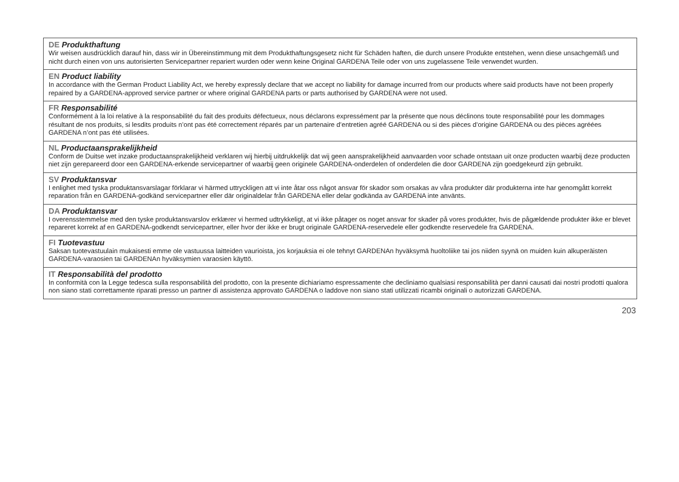DE Produkthaftung
Wir weisen ausdrücklich darauf hin, dass wir in Übereinstimmung mit dem Produkthaftungsgesetz nicht für Schäden haften, die durch unsere Produkte entstehen, wenn diese unsachgemäß und nicht durch einen von uns autorisierten Servicepartner repariert wurden oder wenn keine Original GARDENA Teile oder von uns zugelassene Teile verwendet wurden.
EN Product liability
In accordance with the German Product Liability Act, we hereby expressly declare that we accept no liability for damage incurred from our products where said products have not been properly repaired by a GARDENA-approved service partner or where original GARDENA parts or parts authorised by GARDENA were not used.
FR Responsabilité
Conformément à la loi relative à la responsabilité du fait des produits défectueux, nous déclarons expressément par la présente que nous déclinons toute responsabilité pour les dommages résultant de nos produits, si lesdits produits n’ont pas été correctement réparés par un partenaire d’entretien agréé GARDENA ou si des pièces d’origine GARDENA ou des pièces agréées GARDENA n’ont pas été utilisées.
NL Productaansprakelijkheid
Conform de Duitse wet inzake productaansprakelijkheid verklaren wij hierbij uitdrukkelijk dat wij geen aansprakelijkheid aanvaarden voor schade ontstaan uit onze producten waarbij deze producten niet zijn gerepareerd door een GARDENA-erkende servicepartner of waarbij geen originele GARDENA-onderdelen of onderdelen die door GARDENA zijn goedgekeurd zijn gebruikt.
SV Produktansvar
I enlighet med tyska produktansvarslagar förklarar vi härmed uttryckligen att vi inte åtar oss något ansvar för skador som orsakas av våra produkter där produkterna inte har genomgått korrekt reparation från en GARDENA-godkänd servicepartner eller där originaldelar från GARDENA eller delar godkända av GARDENA inte använts.
DA Produktansvar
I overensstemmelse med den tyske produktansvarslov erklærer vi hermed udtrykkeligt, at vi ikke påtager os noget ansvar for skader på vores produkter, hvis de pågældende produkter ikke er blevet repareret korrekt af en GARDENA-godkendt servicepartner, eller hvor der ikke er brugt originale GARDENA-reservedele eller godkendte reservedele fra GARDENA.
FI Tuotevastuu
Saksan tuotevastuulain mukaisesti emme ole vastuussa laitteiden vaurioista, jos korjauksia ei ole tehnyt GARDENAn hyväksymä huoltoliike tai jos niiden syynä on muiden kuin alkuperäisten GARDENA-varaosien tai GARDENAn hyväksymien varaosien käyttö.
IT Responsabilità del prodotto
In conformità con la Legge tedesca sulla responsabilità del prodotto, con la presente dichiariamo espressamente che decliniamo qualsiasi responsabilità per danni causati dai nostri prodotti qualora non siano stati correttamente riparati presso un partner di assistenza approvato GARDENA o laddove non siano stati utilizzati ricambi originali o autorizzati GARDENA.
203